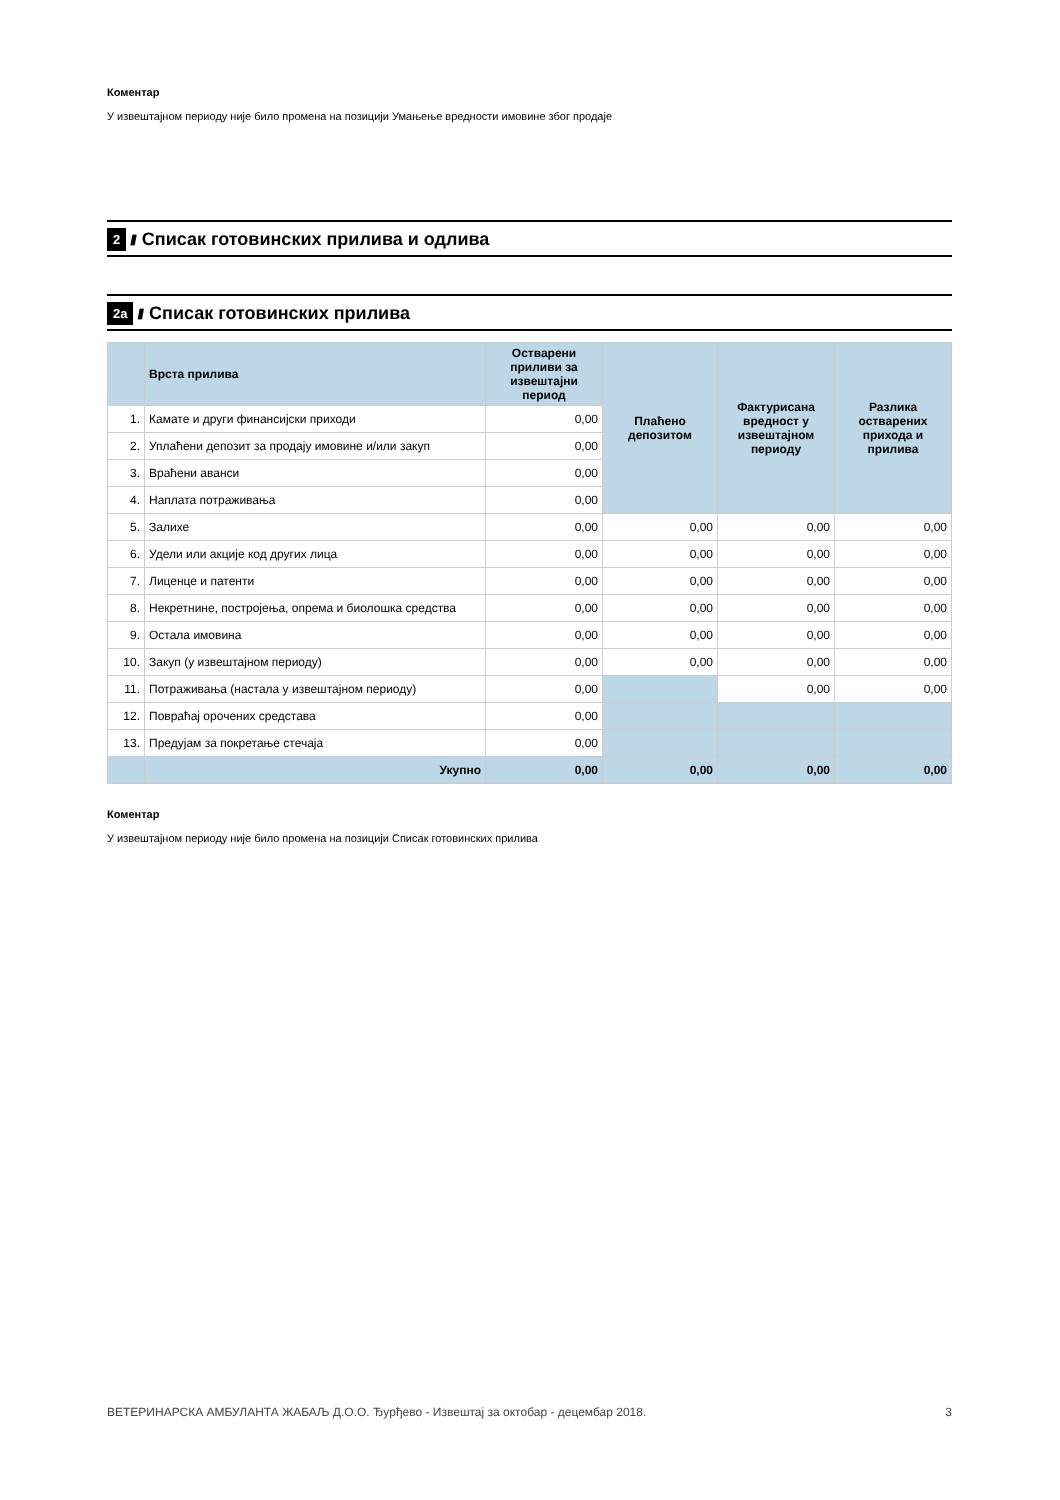Коментар
У извештајном периоду није било промена на позицији Умањење вредности имовине због продаје
2 //// Списак готовинских прилива и одлива
2a //// Списак готовинских прилива
| | Врста прилива | Остварени приливи за извештајни период | Плаћено депозитом | Фактурисана вредност у извештајном периоду | Разлика остварених прихода и прилива |
| --- | --- | --- | --- | --- | --- |
| 1. | Камате и други финансијски приходи | 0,00 | | | |
| 2. | Уплаћени депозит за продају имовине и/или закуп | 0,00 | | | |
| 3. | Враћени аванси | 0,00 | | | |
| 4. | Наплата потраживања | 0,00 | | | |
| 5. | Залихе | 0,00 | 0,00 | 0,00 | 0,00 |
| 6. | Удели или акције код других лица | 0,00 | 0,00 | 0,00 | 0,00 |
| 7. | Лиценце и патенти | 0,00 | 0,00 | 0,00 | 0,00 |
| 8. | Некретнине, постројења, опрема и биолошка средства | 0,00 | 0,00 | 0,00 | 0,00 |
| 9. | Остала имовина | 0,00 | 0,00 | 0,00 | 0,00 |
| 10. | Закуп (у извештајном периоду) | 0,00 | 0,00 | 0,00 | 0,00 |
| 11. | Потраживања (настала у извештајном периоду) | 0,00 | | 0,00 | 0,00 |
| 12. | Повраћај орочених средстава | 0,00 | | | |
| 13. | Предујам за покретање стечаја | 0,00 | | | |
| | Укупно | 0,00 | 0,00 | 0,00 | 0,00 |
Коментар
У извештајном периоду није било промена на позицији Списак готовинских прилива
ВЕТЕРИНАРСКА АМБУЛАНТА ЖАБАЉ Д.О.О. Ђурђево - Извештај за октобар - децембар 2018. 3